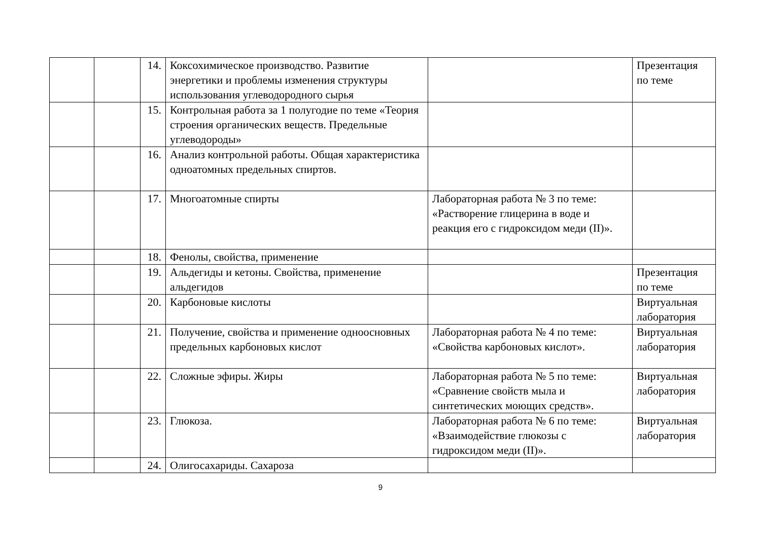| | | 14. | Коксохимическое производство. Развитие энергетики и проблемы изменения структуры использования углеводородного сырья | | Презентация по теме |
| | | 15. | Контрольная работа за 1 полугодие по теме «Теория строения органических веществ. Предельные углеводороды» | | |
| | | 16. | Анализ контрольной работы. Общая характеристика одноатомных предельных спиртов. | | |
| | | 17. | Многоатомные спирты | Лабораторная работа № 3 по теме: «Растворение глицерина в воде и реакция его с гидроксидом меди (II)». | |
| | | 18. | Фенолы, свойства, применение | | |
| | | 19. | Альдегиды и кетоны. Свойства, применение альдегидов | | Презентация по теме |
| | | 20. | Карбоновые кислоты | | Виртуальная лаборатория |
| | | 21. | Получение, свойства и применение одноосновных предельных карбоновых кислот | Лабораторная работа № 4 по теме: «Свойства карбоновых кислот». | Виртуальная лаборатория |
| | | 22. | Сложные эфиры. Жиры | Лабораторная работа № 5 по теме: «Сравнение свойств мыла и синтетических моющих средств». | Виртуальная лаборатория |
| | | 23. | Глюкоза. | Лабораторная работа № 6 по теме: «Взаимодействие глюкозы с гидроксидом меди (II)». | Виртуальная лаборатория |
| | | 24. | Олигосахариды. Сахароза | | |
9